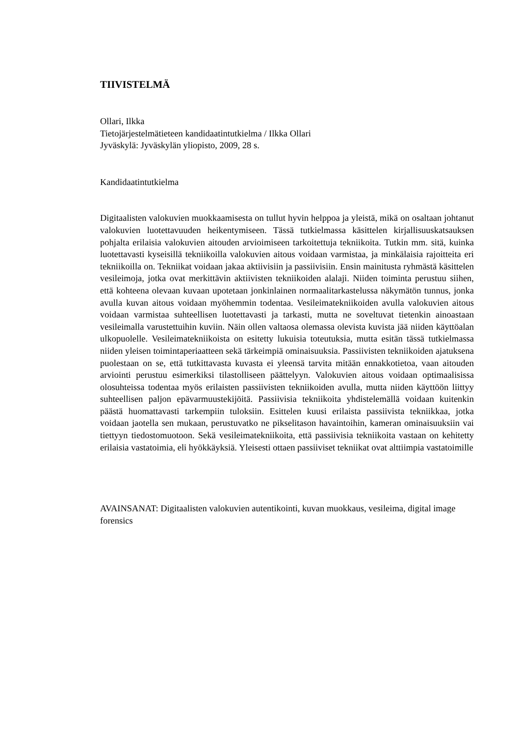TIIVISTELMÄ
Ollari, Ilkka
Tietojärjestelmätieteen kandidaatintutkielma / Ilkka Ollari
Jyväskylä: Jyväskylän yliopisto, 2009, 28 s.
Kandidaatintutkielma
Digitaalisten valokuvien muokkaamisesta on tullut hyvin helppoa ja yleistä, mikä on osaltaan johtanut valokuvien luotettavuuden heikentymiseen. Tässä tutkielmassa käsittelen kirjallisuuskatsauksen pohjalta erilaisia valokuvien aitouden arvioimiseen tarkoitettuja tekniikoita. Tutkin mm. sitä, kuinka luotettavasti kyseisillä tekniikoilla valokuvien aitous voidaan varmistaa, ja minkälaisia rajoitteita eri tekniikoilla on. Tekniikat voidaan jakaa aktiivisiin ja passiivisiin. Ensin mainitusta ryhmästä käsittelen vesileimoja, jotka ovat merkittävin aktiivisten tekniikoiden alalaji. Niiden toiminta perustuu siihen, että kohteena olevaan kuvaan upotetaan jonkinlainen normaalitarkastelussa näkymätön tunnus, jonka avulla kuvan aitous voidaan myöhemmin todentaa. Vesileimatekniikoiden avulla valokuvien aitous voidaan varmistaa suhteellisen luotettavasti ja tarkasti, mutta ne soveltuvat tietenkin ainoastaan vesileimalla varustettuihin kuviin. Näin ollen valtaosa olemassa olevista kuvista jää niiden käyttöalan ulkopuolelle. Vesileimatekniikoista on esitetty lukuisia toteutuksia, mutta esitän tässä tutkielmassa niiden yleisen toimintaperiaatteen sekä tärkeimpiä ominaisuuksia. Passiivisten tekniikoiden ajatuksena puolestaan on se, että tutkittavasta kuvasta ei yleensä tarvita mitään ennakkotietoa, vaan aitouden arviointi perustuu esimerkiksi tilastolliseen päättelyyn. Valokuvien aitous voidaan optimaalisissa olosuhteissa todentaa myös erilaisten passiivisten tekniikoiden avulla, mutta niiden käyttöön liittyy suhteellisen paljon epävarmuustekijöitä. Passiivisia tekniikoita yhdistelemällä voidaan kuitenkin päästä huomattavasti tarkempiin tuloksiin. Esittelen kuusi erilaista passiivista tekniikkaa, jotka voidaan jaotella sen mukaan, perustuvatko ne pikselitason havaintoihin, kameran ominaisuuksiin vai tiettyyn tiedostomuotoon. Sekä vesileimatekniikoita, että passiivisia tekniikoita vastaan on kehitetty erilaisia vastatoimia, eli hyökkäyksiä. Yleisesti ottaen passiiviset tekniikat ovat alttiimpia vastatoimille
AVAINSANAT: Digitaalisten valokuvien autentikointi, kuvan muokkaus, vesileima, digital image forensics